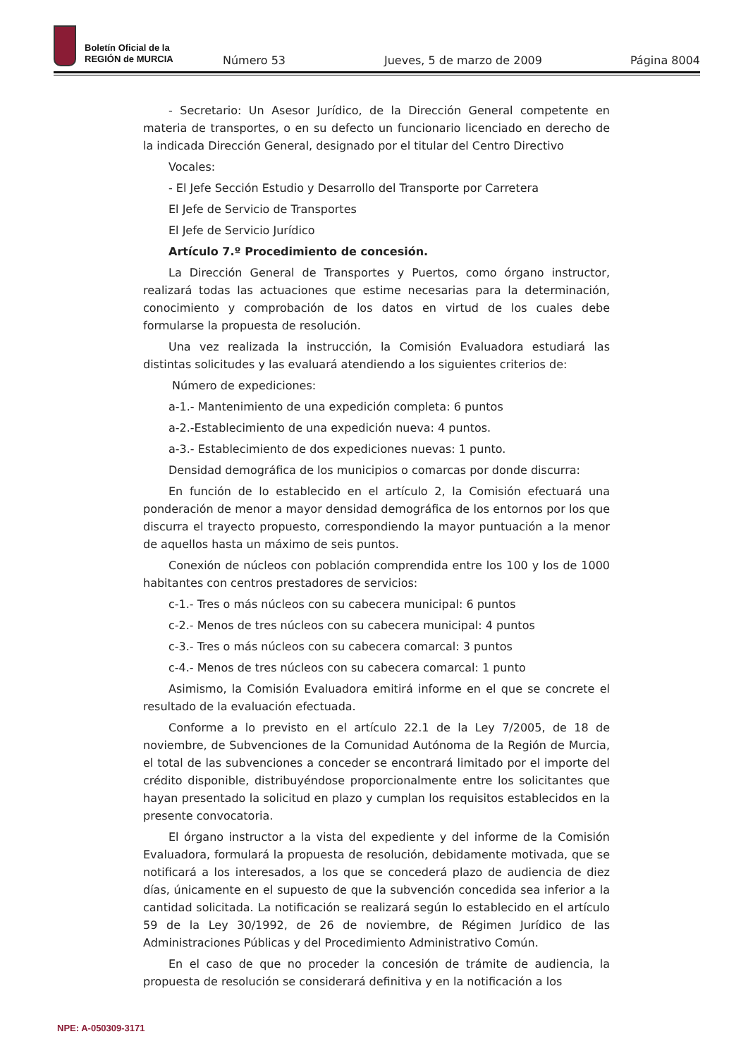Boletín Oficial de la
REGIÓN de MURCIA
Número 53 Jueves, 5 de marzo de 2009 Página 8004
- Secretario: Un Asesor Jurídico, de la Dirección General competente en materia de transportes, o en su defecto un funcionario licenciado en derecho de la indicada Dirección General, designado por el titular del Centro Directivo
Vocales:
- El Jefe Sección Estudio y Desarrollo del Transporte por Carretera
El Jefe de Servicio de Transportes
El Jefe de Servicio Jurídico
Artículo 7.º Procedimiento de concesión.
La Dirección General de Transportes y Puertos, como órgano instructor, realizará todas las actuaciones que estime necesarias para la determinación, conocimiento y comprobación de los datos en virtud de los cuales debe formularse la propuesta de resolución.
Una vez realizada la instrucción, la Comisión Evaluadora estudiará las distintas solicitudes y las evaluará atendiendo a los siguientes criterios de:
Número de expediciones:
a-1.- Mantenimiento de una expedición completa: 6 puntos
a-2.-Establecimiento de una expedición nueva: 4 puntos.
a-3.- Establecimiento de dos expediciones nuevas: 1 punto.
Densidad demográfica de los municipios o comarcas por donde discurra:
En función de lo establecido en el artículo 2, la Comisión efectuará una ponderación de menor a mayor densidad demográfica de los entornos por los que discurra el trayecto propuesto, correspondiendo la mayor puntuación a la menor de aquellos hasta un máximo de seis puntos.
Conexión de núcleos con población comprendida entre los 100 y los de 1000 habitantes con centros prestadores de servicios:
c-1.- Tres o más núcleos con su cabecera municipal: 6 puntos
c-2.- Menos de tres núcleos con su cabecera municipal: 4 puntos
c-3.- Tres o más núcleos con su cabecera comarcal: 3 puntos
c-4.- Menos de tres núcleos con su cabecera comarcal: 1 punto
Asimismo, la Comisión Evaluadora emitirá informe en el que se concrete el resultado de la evaluación efectuada.
Conforme a lo previsto en el artículo 22.1 de la Ley 7/2005, de 18 de noviembre, de Subvenciones de la Comunidad Autónoma de la Región de Murcia, el total de las subvenciones a conceder se encontrará limitado por el importe del crédito disponible, distribuyéndose proporcionalmente entre los solicitantes que hayan presentado la solicitud en plazo y cumplan los requisitos establecidos en la presente convocatoria.
El órgano instructor a la vista del expediente y del informe de la Comisión Evaluadora, formulará la propuesta de resolución, debidamente motivada, que se notificará a los interesados, a los que se concederá plazo de audiencia de diez días, únicamente en el supuesto de que la subvención concedida sea inferior a la cantidad solicitada. La notificación se realizará según lo establecido en el artículo 59 de la Ley 30/1992, de 26 de noviembre, de Régimen Jurídico de las Administraciones Públicas y del Procedimiento Administrativo Común.
En el caso de que no proceder la concesión de trámite de audiencia, la propuesta de resolución se considerará definitiva y en la notificación a los
NPE: A-050309-3171